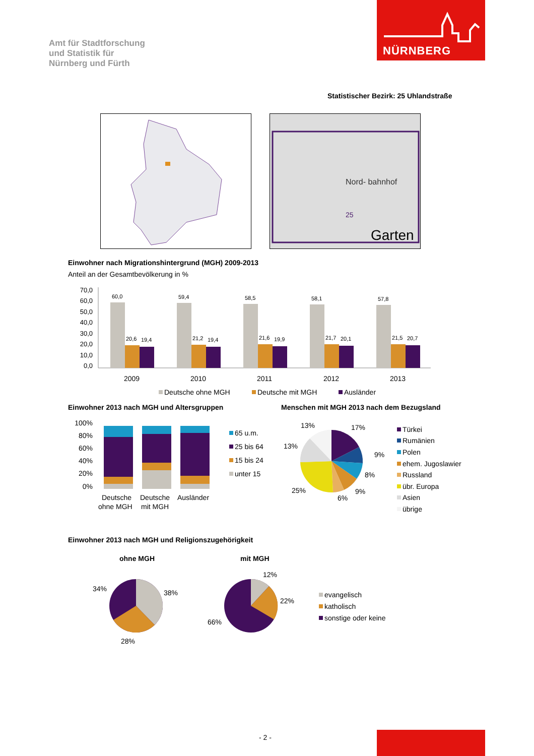Amt für Stadtforschung
und Statistik für
Nürnberg und Fürth
NÜRNBERG
Statistischer Bezirk: 25 Uhlandstraße
Nord- bahnhof
25
Garten
Einwohner nach Migrationshintergrund (MGH) 2009-2013
Anteil an der Gesamtbevölkerung in %
70,0
60,0
50,0
40,0
30,0
20,0
10,0
0,0
60,0
20,6
19,4
59,4
21,2
19,4
58,5
21,6
19,9
58,1
21,7
20,1
57,8
21,5
20,7
2009
2010
2011
2012
2013
Deutsche ohne MGH
Deutsche mit MGH
Ausländer
Einwohner 2013 nach MGH und Altersgruppen
Menschen mit MGH 2013 nach dem Bezugsland
100%
80%
60%
40%
20%
0%
Deutsche
ohne MGH
Deutsche
mit MGH
Ausländer
65 u.m.
25 bis 64
15 bis 24
unter 15
13%
17%
13%
9%
8%
9%
6%
25%
Türkei
Rumänien
Polen
ehem. Jugoslawier
Russland
übr. Europa
Asien
übrige
Einwohner 2013 nach MGH und Religionszugehörigkeit
ohne MGH mit MGH
34%
38%
28%
12%
22%
66%
evangelisch
katholisch
sonstige oder keine
- 2 -